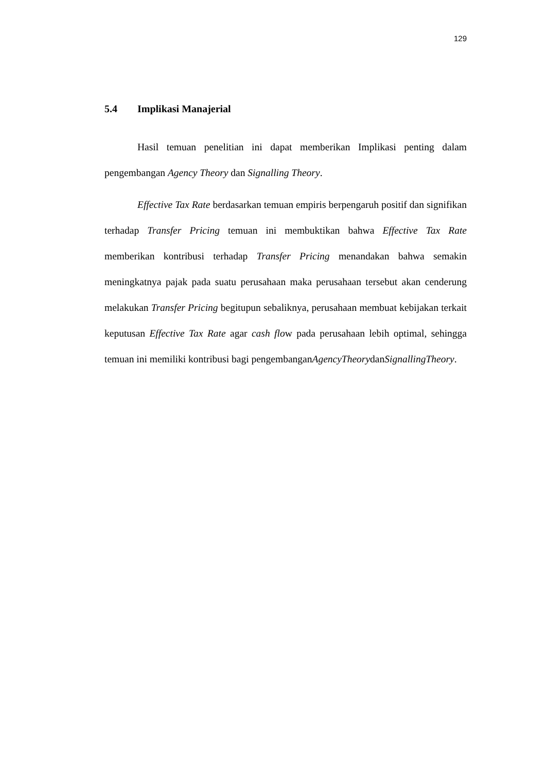129
5.4 Implikasi Manajerial
Hasil temuan penelitian ini dapat memberikan Implikasi penting dalam pengembangan Agency Theory dan Signalling Theory.
Effective Tax Rate berdasarkan temuan empiris berpengaruh positif dan signifikan terhadap Transfer Pricing temuan ini membuktikan bahwa Effective Tax Rate memberikan kontribusi terhadap Transfer Pricing menandakan bahwa semakin meningkatnya pajak pada suatu perusahaan maka perusahaan tersebut akan cenderung melakukan Transfer Pricing begitupun sebaliknya, perusahaan membuat kebijakan terkait keputusan Effective Tax Rate agar cash flow pada perusahaan lebih optimal, sehingga temuan ini memiliki kontribusi bagi pengembanganAgencyTheorydanSignallingTheory.